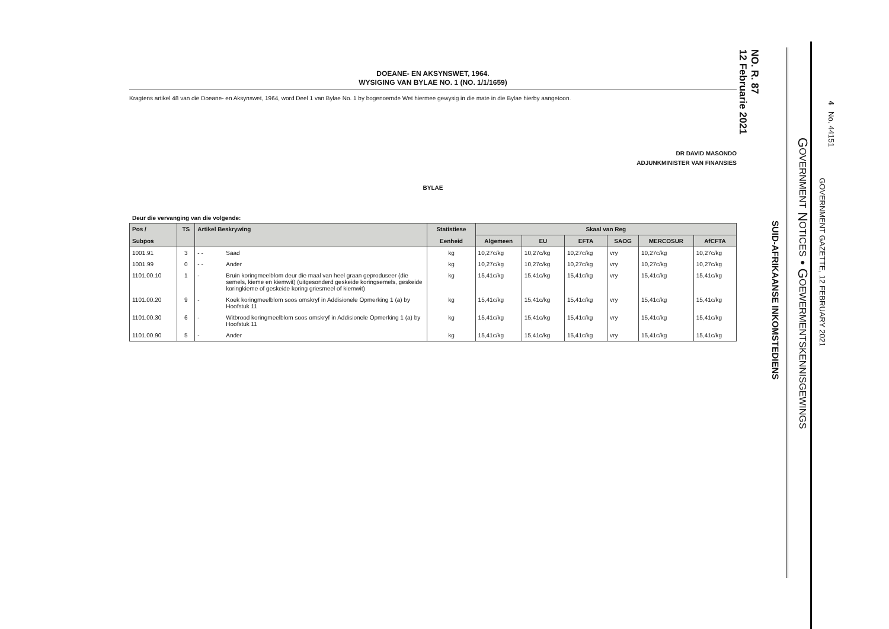4 No. 44151
GOVERNMENT GAZETTE, 12 FEBRUARY 2021
GOVERNMENT NOTICES • GOEWERMENTSKENNISGEWINGS
SUID-AFRIKAANSE INKOMSTEDIENS
NO. R. 87
12 Februarie 2021
DOEANE- EN AKSYNSWET, 1964.
WYSIGING VAN BYLAE NO. 1 (NO. 1/1/1659)
Kragtens artikel 48 van die Doeane- en Aksynswet, 1964, word Deel 1 van Bylae No. 1 by bogenoemde Wet hiermee gewysig in die mate in die Bylae hierby aangetoon.
DR DAVID MASONDO
ADJUNKMINISTER VAN FINANSIES
BYLAE
Deur die vervanging van die volgende:
| Pos / | TS | Artikel Beskrywing | | Statistiese | Skaal van Reg | | | | | |
| --- | --- | --- | --- | --- | --- | --- | --- | --- | --- | --- |
| Subpos | | | | Eenheid | Algemeen | EU | EFTA | SAOG | MERCOSUR | AfCFTA |
| 1001.91 | 3 | - - | Saad | kg | 10,27c/kg | 10,27c/kg | 10,27c/kg | vry | 10,27c/kg | 10,27c/kg |
| 1001.99 | 0 | - - | Ander | kg | 10,27c/kg | 10,27c/kg | 10,27c/kg | vry | 10,27c/kg | 10,27c/kg |
| 1101.00.10 | 1 | - | Bruin koringmeelblom deur die maal van heel graan geproduseer (die semels, kieme en kiemwit) (uitgesonderd geskeide koringsemels, geskeide koringkieme of geskeide koring griesmeel of kiemwit) | kg | 15,41c/kg | 15,41c/kg | 15,41c/kg | vry | 15,41c/kg | 15,41c/kg |
| 1101.00.20 | 9 | - | Koek koringmeelblom soos omskryf in Addisionele Opmerking 1 (a) by Hoofstuk 11 | kg | 15,41c/kg | 15,41c/kg | 15,41c/kg | vry | 15,41c/kg | 15,41c/kg |
| 1101.00.30 | 6 | - | Witbrood koringmeelblom soos omskryf in Addisionele Opmerking 1 (a) by Hoofstuk 11 | kg | 15,41c/kg | 15,41c/kg | 15,41c/kg | vry | 15,41c/kg | 15,41c/kg |
| 1101.00.90 | 5 | - | Ander | kg | 15,41c/kg | 15,41c/kg | 15,41c/kg | vry | 15,41c/kg | 15,41c/kg |